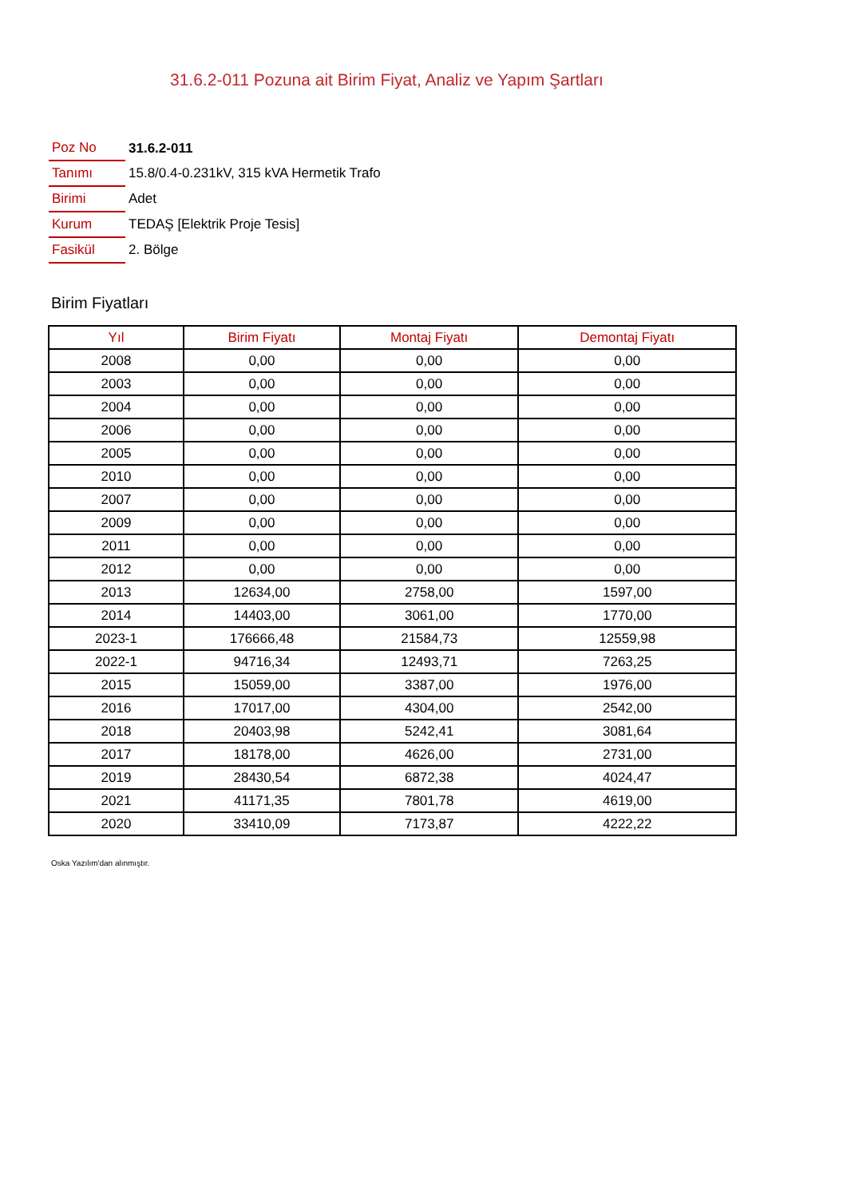31.6.2-011 Pozuna ait Birim Fiyat, Analiz ve Yapım Şartları
| Poz No | 31.6.2-011 |
| Tanımı | 15.8/0.4-0.231kV, 315 kVA Hermetik Trafo |
| Birimi | Adet |
| Kurum | TEDAŞ [Elektrik Proje Tesis] |
| Fasikül | 2. Bölge |
Birim Fiyatları
| Yıl | Birim Fiyatı | Montaj Fiyatı | Demontaj Fiyatı |
| --- | --- | --- | --- |
| 2008 | 0,00 | 0,00 | 0,00 |
| 2003 | 0,00 | 0,00 | 0,00 |
| 2004 | 0,00 | 0,00 | 0,00 |
| 2006 | 0,00 | 0,00 | 0,00 |
| 2005 | 0,00 | 0,00 | 0,00 |
| 2010 | 0,00 | 0,00 | 0,00 |
| 2007 | 0,00 | 0,00 | 0,00 |
| 2009 | 0,00 | 0,00 | 0,00 |
| 2011 | 0,00 | 0,00 | 0,00 |
| 2012 | 0,00 | 0,00 | 0,00 |
| 2013 | 12634,00 | 2758,00 | 1597,00 |
| 2014 | 14403,00 | 3061,00 | 1770,00 |
| 2023-1 | 176666,48 | 21584,73 | 12559,98 |
| 2022-1 | 94716,34 | 12493,71 | 7263,25 |
| 2015 | 15059,00 | 3387,00 | 1976,00 |
| 2016 | 17017,00 | 4304,00 | 2542,00 |
| 2018 | 20403,98 | 5242,41 | 3081,64 |
| 2017 | 18178,00 | 4626,00 | 2731,00 |
| 2019 | 28430,54 | 6872,38 | 4024,47 |
| 2021 | 41171,35 | 7801,78 | 4619,00 |
| 2020 | 33410,09 | 7173,87 | 4222,22 |
Oska Yazılım'dan alınmıştır.